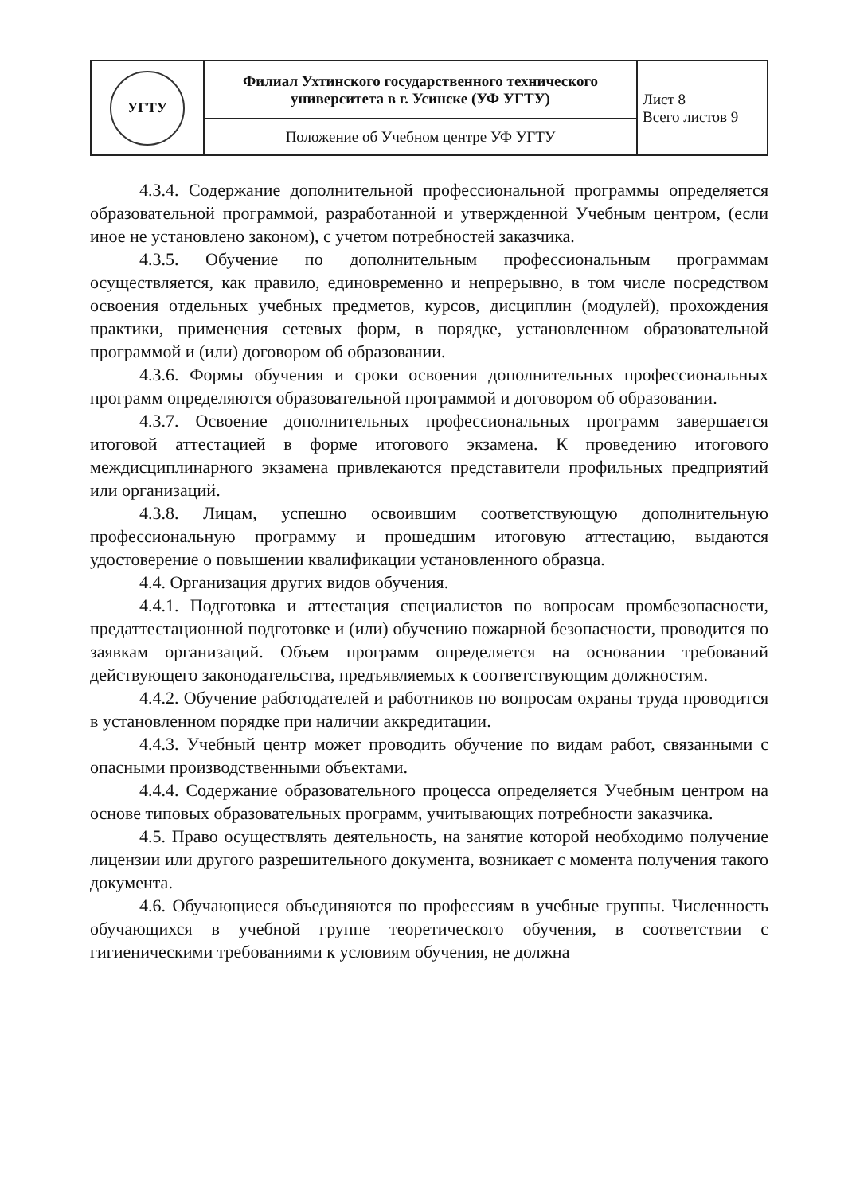| УГТУ | Филиал Ухтинского государственного технического университета в г. Усинске (УФ УГТУ) | Лист 8 Всего листов 9 |
| | Положение об Учебном центре УФ УГТУ | |
4.3.4. Содержание дополнительной профессиональной программы определяется образовательной программой, разработанной и утвержденной Учебным центром, (если иное не установлено законом), с учетом потребностей заказчика.
4.3.5. Обучение по дополнительным профессиональным программам осуществляется, как правило, единовременно и непрерывно, в том числе посредством освоения отдельных учебных предметов, курсов, дисциплин (модулей), прохождения практики, применения сетевых форм, в порядке, установленном образовательной программой и (или) договором об образовании.
4.3.6. Формы обучения и сроки освоения дополнительных профессиональных программ определяются образовательной программой и договором об образовании.
4.3.7. Освоение дополнительных профессиональных программ завершается итоговой аттестацией в форме итогового экзамена. К проведению итогового междисциплинарного экзамена привлекаются представители профильных предприятий или организаций.
4.3.8. Лицам, успешно освоившим соответствующую дополнительную профессиональную программу и прошедшим итоговую аттестацию, выдаются удостоверение о повышении квалификации установленного образца.
4.4. Организация других видов обучения.
4.4.1. Подготовка и аттестация специалистов по вопросам промбезопасности, предаттестационной подготовке и (или) обучению пожарной безопасности, проводится по заявкам организаций. Объем программ определяется на основании требований действующего законодательства, предъявляемых к соответствующим должностям.
4.4.2. Обучение работодателей и работников по вопросам охраны труда проводится в установленном порядке при наличии аккредитации.
4.4.3. Учебный центр может проводить обучение по видам работ, связанными с опасными производственными объектами.
4.4.4. Содержание образовательного процесса определяется Учебным центром на основе типовых образовательных программ, учитывающих потребности заказчика.
4.5. Право осуществлять деятельность, на занятие которой необходимо получение лицензии или другого разрешительного документа, возникает с момента получения такого документа.
4.6. Обучающиеся объединяются по профессиям в учебные группы. Численность обучающихся в учебной группе теоретического обучения, в соответствии с гигиеническими требованиями к условиям обучения, не должна